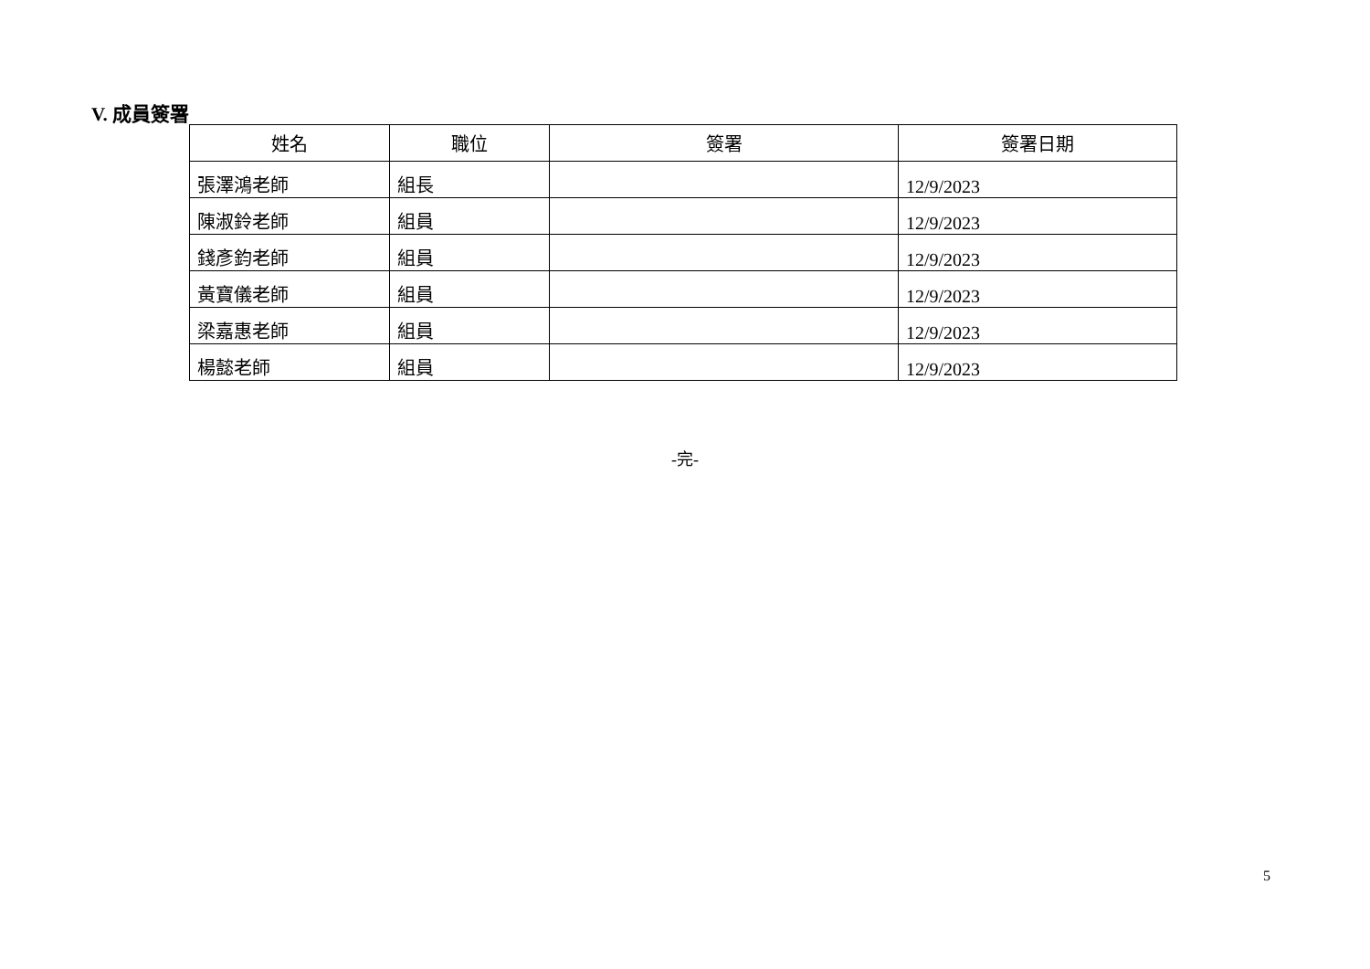V. 成員簽署
| 姓名 | 職位 | 簽署 | 簽署日期 |
| --- | --- | --- | --- |
| 張澤鴻老師 | 組長 | | 12/9/2023 |
| 陳淑鈴老師 | 組員 | | 12/9/2023 |
| 錢彥鈞老師 | 組員 | | 12/9/2023 |
| 黃寶儀老師 | 組員 | | 12/9/2023 |
| 梁嘉惠老師 | 組員 | | 12/9/2023 |
| 楊懿老師 | 組員 | | 12/9/2023 |
-完-
5